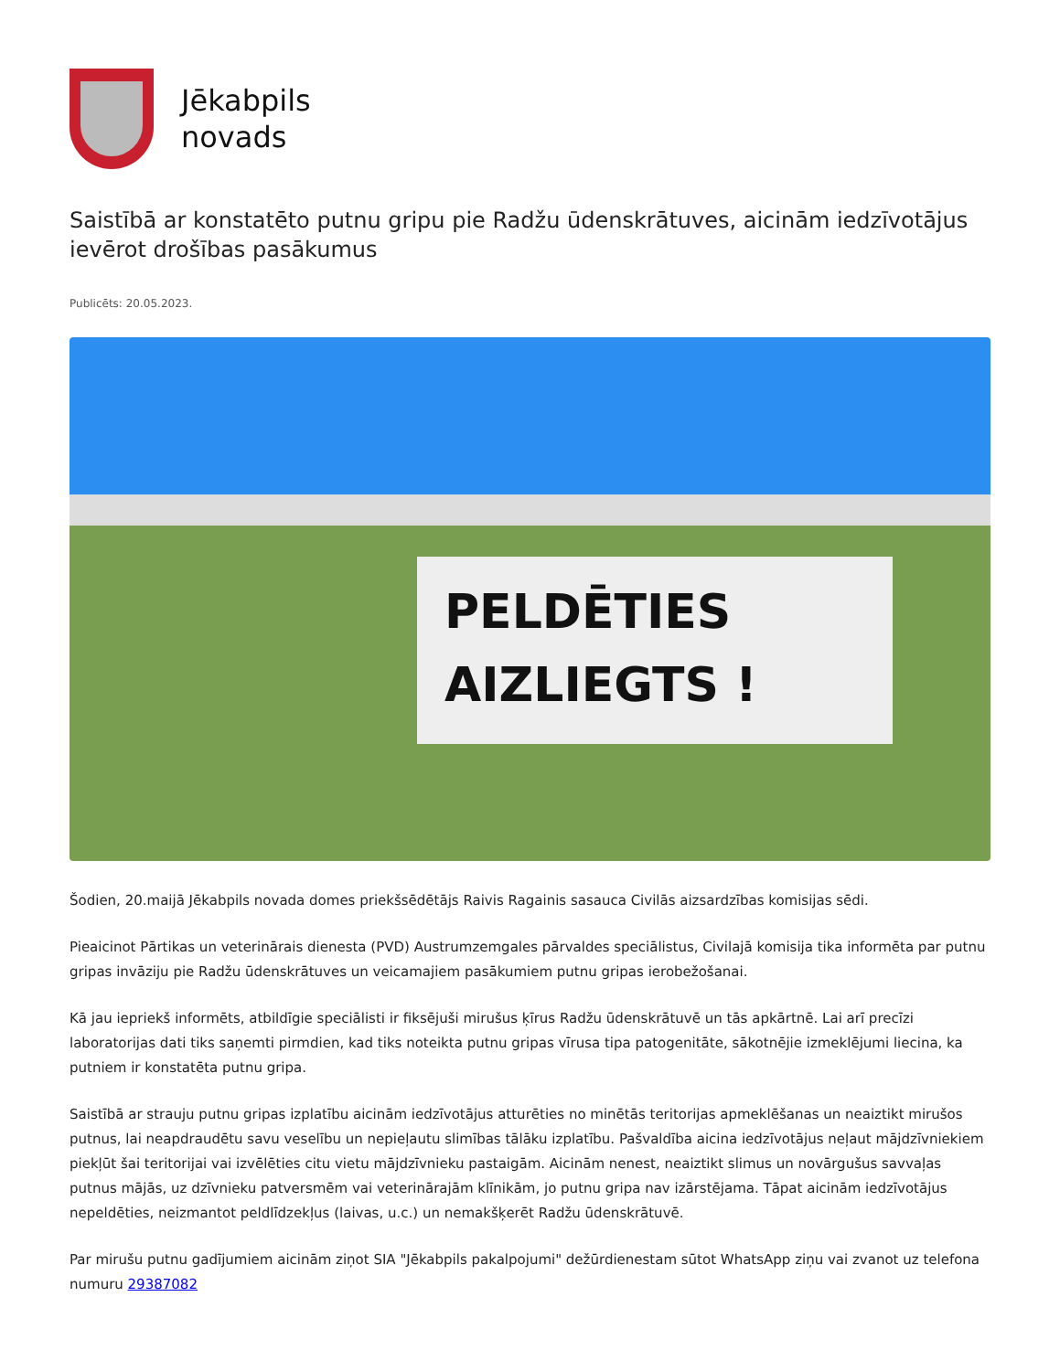Jēkabpils
novads
Saistībā ar konstatēto putnu gripu pie Radžu ūdenskrātuves, aicinām iedzīvotājus ievērot drošības pasākumus
Publicēts: 20.05.2023.
PELDĒTIES
AIZLIEGTS !
Šodien, 20.maijā Jēkabpils novada domes priekšsēdētājs Raivis Ragainis sasauca Civilās aizsardzības komisijas sēdi.
Pieaicinot Pārtikas un veterinārais dienesta (PVD) Austrumzemgales pārvaldes speciālistus, Civilajā komisija tika informēta par putnu gripas invāziju pie Radžu ūdenskrātuves un veicamajiem pasākumiem putnu gripas ierobežošanai.
Kā jau iepriekš informēts, atbildīgie speciālisti ir fiksējuši mirušus ķīrus Radžu ūdenskrātuvē un tās apkārtnē. Lai arī precīzi laboratorijas dati tiks saņemti pirmdien, kad tiks noteikta putnu gripas vīrusa tipa patogenitāte, sākotnējie izmeklējumi liecina, ka putniem ir konstatēta putnu gripa.
Saistībā ar strauju putnu gripas izplatību aicinām iedzīvotājus atturēties no minētās teritorijas apmeklēšanas un neaiztikt mirušos putnus, lai neapdraudētu savu veselību un nepieļautu slimības tālāku izplatību. Pašvaldība aicina iedzīvotājus neļaut mājdzīvniekiem piekļūt šai teritorijai vai izvēlēties citu vietu mājdzīvnieku pastaigām. Aicinām nenest, neaiztikt slimus un novārgušus savvaļas putnus mājās, uz dzīvnieku patversmēm vai veterinārajām klīnikām, jo putnu gripa nav izārstējama. Tāpat aicinām iedzīvotājus nepeldēties, neizmantot peldlīdzekļus (laivas, u.c.) un nemakšķerēt Radžu ūdenskrātuvē.
Par mirušu putnu gadījumiem aicinām ziņot SIA "Jēkabpils pakalpojumi" dežūrdienestam sūtot WhatsApp ziņu vai zvanot uz telefona numuru 29387082